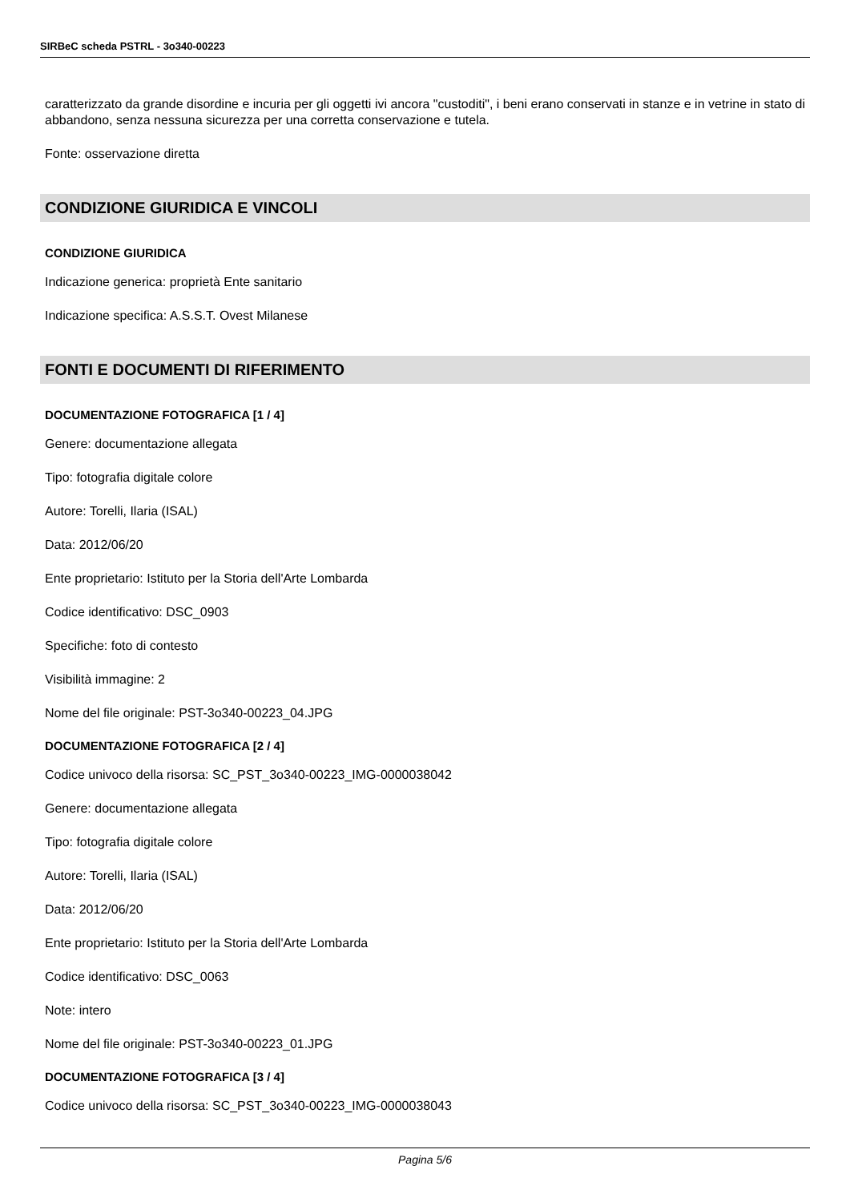SIRBeC scheda PSTRL - 3o340-00223
caratterizzato da grande disordine e incuria per gli oggetti ivi ancora "custoditi", i beni erano conservati in stanze e in vetrine in stato di abbandono, senza nessuna sicurezza per una corretta conservazione e tutela.
Fonte: osservazione diretta
CONDIZIONE GIURIDICA E VINCOLI
CONDIZIONE GIURIDICA
Indicazione generica: proprietà Ente sanitario
Indicazione specifica: A.S.S.T. Ovest Milanese
FONTI E DOCUMENTI DI RIFERIMENTO
DOCUMENTAZIONE FOTOGRAFICA [1 / 4]
Genere: documentazione allegata
Tipo: fotografia digitale colore
Autore: Torelli, Ilaria (ISAL)
Data: 2012/06/20
Ente proprietario: Istituto per la Storia dell'Arte Lombarda
Codice identificativo: DSC_0903
Specifiche: foto di contesto
Visibilità immagine: 2
Nome del file originale: PST-3o340-00223_04.JPG
DOCUMENTAZIONE FOTOGRAFICA [2 / 4]
Codice univoco della risorsa: SC_PST_3o340-00223_IMG-0000038042
Genere: documentazione allegata
Tipo: fotografia digitale colore
Autore: Torelli, Ilaria (ISAL)
Data: 2012/06/20
Ente proprietario: Istituto per la Storia dell'Arte Lombarda
Codice identificativo: DSC_0063
Note: intero
Nome del file originale: PST-3o340-00223_01.JPG
DOCUMENTAZIONE FOTOGRAFICA [3 / 4]
Codice univoco della risorsa: SC_PST_3o340-00223_IMG-0000038043
Pagina 5/6